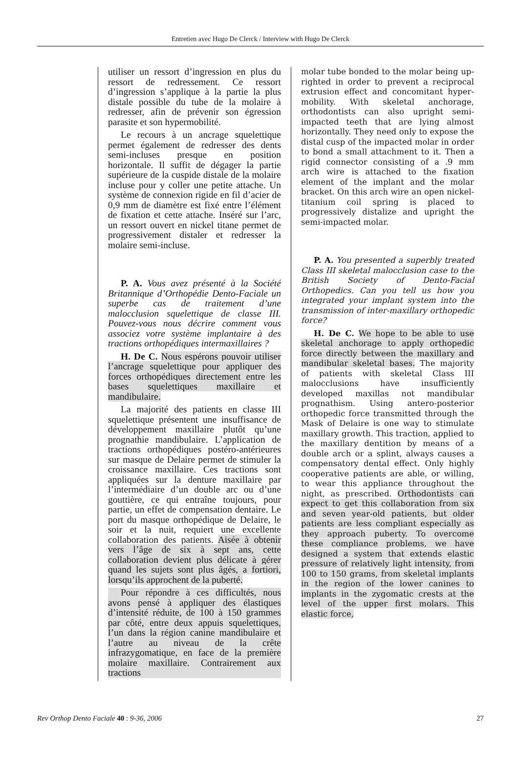Entretien avec Hugo De Clerck / Interview with Hugo De Clerck
utiliser un ressort d’ingression en plus du ressort de redressement. Ce ressort d’ingression s’applique à la partie la plus distale possible du tube de la molaire à redresser, afin de prévenir son égression parasite et son hypermobilité.
Le recours à un ancrage squelettique permet également de redresser des dents semi-incluses presque en position horizontale. Il suffit de dégager la partie supérieure de la cuspide distale de la molaire incluse pour y coller une petite attache. Un système de connexion rigide en fil d’acier de 0,9 mm de diamètre est fixé entre l’élément de fixation et cette attache. Inséré sur l’arc, un ressort ouvert en nickel titane permet de progressivement distaler et redresser la molaire semi-incluse.
P. A. Vous avez présenté à la Société Britannique d’Orthopédie Dento-Faciale un superbe cas de traitement d’une malocclusion squelettique de classe III. Pouvez-vous nous décrire comment vous associez votre système implantaire à des tractions orthopédiques intermaxillaires ?
H. De C. Nous espérons pouvoir utiliser l’ancrage squelettique pour appliquer des forces orthopédiques directement entre les bases squelettiques maxillaire et mandibulaire.
La majorité des patients en classe III squelettique présentent une insuffisance de développement maxillaire plutôt qu’une prognathie mandibulaire. L’application de tractions orthopédiques postéro-antérieures sur masque de Delaire permet de stimuler la croissance maxillaire. Ces tractions sont appliquées sur la denture maxillaire par l’intermédiaire d’un double arc ou d’une gouttière, ce qui entraîne toujours, pour partie, un effet de compensation dentaire. Le port du masque orthopédique de Delaire, le soir et la nuit, requiert une excellente collaboration des patients. Aisée à obtenir vers l’âge de six à sept ans, cette collaboration devient plus délicate à gérer quand les sujets sont plus âgés, a fortiori, lorsqu’ils approchent de la puberté.
Pour répondre à ces difficultés, nous avons pensé à appliquer des élastiques d’intensité réduite, de 100 à 150 grammes par côté, entre deux appuis squelettiques, l’un dans la région canine mandibulaire et l’autre au niveau de la crête infrazygomatique, en face de la première molaire maxillaire. Contrairement aux tractions
molar tube bonded to the molar being up-righted in order to prevent a reciprocal extrusion effect and concomitant hyper-mobility. With skeletal anchorage, orthodontists can also upright semi-impacted teeth that are lying almost horizontally. They need only to expose the distal cusp of the impacted molar in order to bond a small attachment to it. Then a rigid connector consisting of a .9 mm arch wire is attached to the fixation element of the implant and the molar bracket. On this arch wire an open nickel-titanium coil spring is placed to progressively distalize and upright the semi-impacted molar.
P. A. You presented a superbly treated Class III skeletal malocclusion case to the British Society of Dento-Facial Orthopedics. Can you tell us how you integrated your implant system into the transmission of inter-maxillary orthopedic force?
H. De C. We hope to be able to use skeletal anchorage to apply orthopedic force directly between the maxillary and mandibular skeletal bases. The majority of patients with skeletal Class III malocclusions have insufficiently developed maxillas not mandibular prognathism. Using antero-posterior orthopedic force transmitted through the Mask of Delaire is one way to stimulate maxillary growth. This traction, applied to the maxillary dentition by means of a double arch or a splint, always causes a compensatory dental effect. Only highly cooperative patients are able, or willing, to wear this appliance throughout the night, as prescribed. Orthodontists can expect to get this collaboration from six and seven year-old patients, but older patients are less compliant especially as they approach puberty. To overcome these compliance problems, we have designed a system that extends elastic pressure of relatively light intensity, from 100 to 150 grams, from skeletal implants in the region of the lower canines to implants in the zygomatic crests at the level of the upper first molars. This elastic force,
Rev Orthop Dento Faciale 40 : 9-36, 2006 27